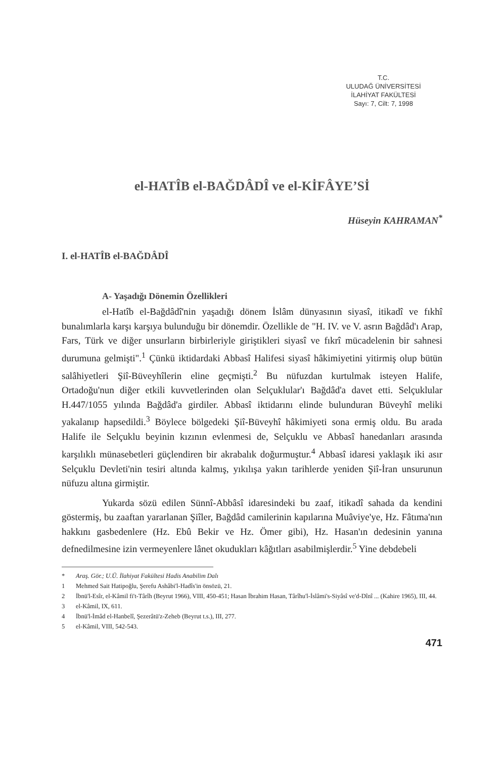T.C.
ULUDAĞ ÜNİVERSİTESİ
İLAHİYAT FAKÜLTESİ
Sayı: 7, Cilt: 7, 1998
el-HATÎB el-BAĞDÂDÎ ve el-KİFÂYE’Sİ
Hüseyin KAHRAMAN<sup>*</sup>
I. el-HATÎB el-BAĞDÂDÎ
A- Yaşadığı Dönemin Özellikleri
el-Hatîb el-Bağdâdî'nin yaşadığı dönem İslâm dünyasının siyasî, itikadî ve fıkhî bunalımlarla karşı karşıya bulunduğu bir dönemdir. Özellikle de "H. IV. ve V. asrın Bağdâd'ı Arap, Fars, Türk ve diğer unsurların birbirleriyle giriştikleri siyasî ve fıkrî mücadelenin bir sahnesi durumuna gelmişti".<sup>1</sup> Çünkü iktidardaki Abbasî Halifesi siyasî hâkimiyetini yitirmiş olup bütün salâhiyetleri Şiî-Büveyhîlerin eline geçmişti.<sup>2</sup> Bu nüfuzdan kurtulmak isteyen Halife, Ortadoğu'nun diğer etkili kuvvetlerinden olan Selçuklular'ı Bağdâd'a davet etti. Selçuklular H.447/1055 yılında Bağdâd'a girdiler. Abbasî iktidarını elinde bulunduran Büveyhî meliki yakalanıp hapsedildi.<sup>3</sup> Böylece bölgedeki Şiî-Büveyhî hâkimiyeti sona ermiş oldu. Bu arada Halife ile Selçuklu beyinin kızının evlenmesi de, Selçuklu ve Abbasî hanedanları arasında karşılıklı münasebetleri güçlendiren bir akrabalık doğurmuştur.<sup>4</sup> Abbasî idaresi yaklaşık iki asır Selçuklu Devleti'nin tesiri altında kalmış, yıkılışa yakın tarihlerde yeniden Şiî-İran unsurunun nüfuzu altına girmiştir.
Yukarda sözü edilen Sünnî-Abbâsî idaresindeki bu zaaf, itikadî sahada da kendini göstermiş, bu zaaftan yararlanan Şiîler, Bağdâd camilerinin kapılarına Muâviye'ye, Hz. Fâtıma'nın hakkını gasbedenlere (Hz. Ebû Bekir ve Hz. Ömer gibi), Hz. Hasan'ın dedesinin yanına defnedilmesine izin vermeyenlere lânet okudukları kâğıtları asabilmişlerdir.<sup>5</sup> Yine debdebeli
* Araş. Gör.; U.Ü. İlahiyat Fakültesi Hadis Anabilim Dalı
1 Mehmed Sait Hatipoğlu, Şerefu Ashâbi'l-Hadîs'in önsözü, 21.
2 İbnü'l-Esîr, el-Kâmil fi't-Târîh (Beyrut 1966), VIII, 450-451; Hasan İbrahim Hasan, Târîhu'l-İslâmi's-Siyâsî ve'd-Dînî ... (Kahire 1965), III, 44.
3 el-Kâmil, IX, 611.
4 İbnü'l-İmâd el-Hanbelî, Şezerâtü'z-Zeheb (Beyrut t.s.), III, 277.
5 el-Kâmil, VIII, 542-543.
471